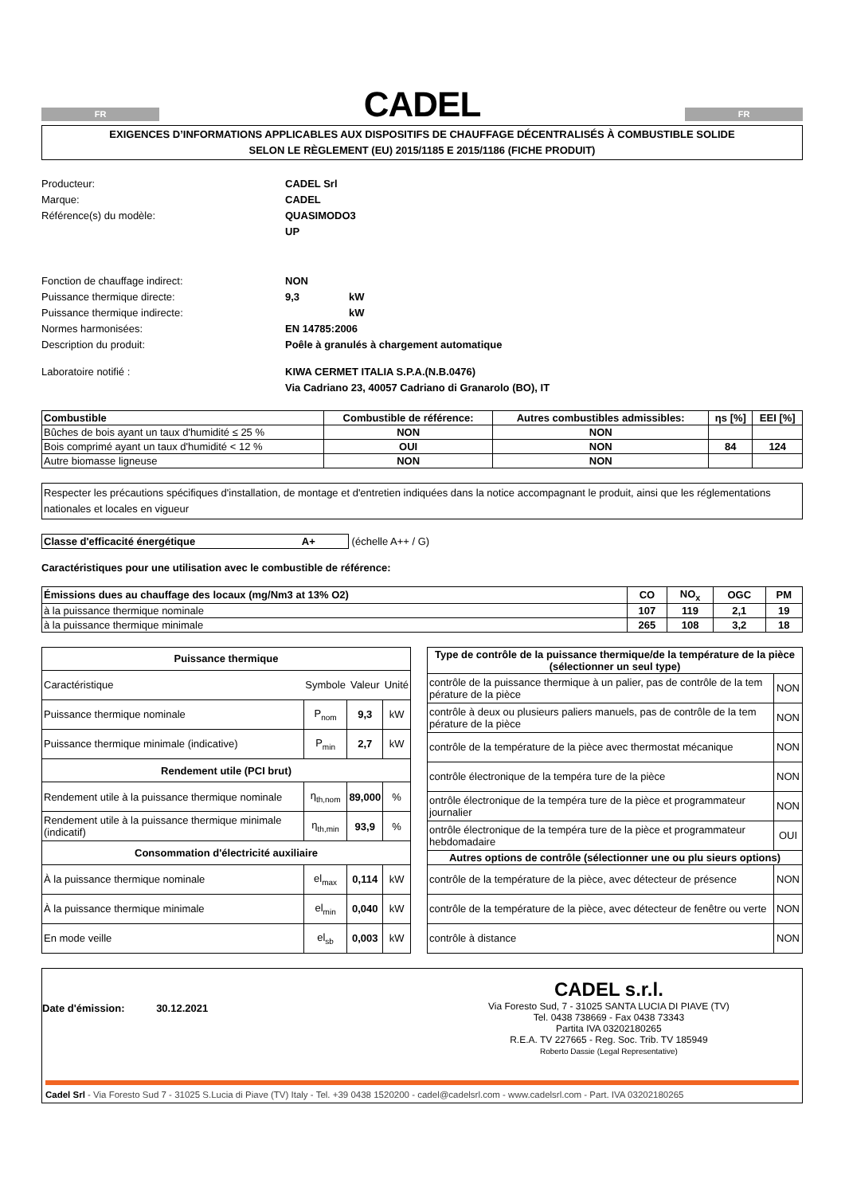FR
CADEL
FR
EXIGENCES D’INFORMATIONS APPLICABLES AUX DISPOSITIFS DE CHAUFFAGE DÉCENTRALISÉS À COMBUSTIBLE SOLIDE
SELON LE RÈGLEMENT (EU) 2015/1185 E 2015/1186 (FICHE PRODUIT)
Producteur:
CADEL Srl
Marque:
CADEL
Référence(s) du modèle:
QUASIMODO3 UP
Fonction de chauffage indirect:
NON
Puissance thermique directe:
9,3
kW
Puissance thermique indirecte:
kW
Normes harmonisées:
EN 14785:2006
Description du produit:
Poêle à granulés à chargement automatique
Laboratoire notifié :
KIWA CERMET ITALIA S.P.A.(N.B.0476)
Via Cadriano 23, 40057 Cadriano di Granarolo (BO), IT
| Combustible | Combustible de référence: | Autres combustibles admissibles: | ηs [%] | EEI [%] |
| --- | --- | --- | --- | --- |
| Bûches de bois ayant un taux d'humidité ≤ 25 % | NON | NON | | |
| Bois comprimé ayant un taux d'humidité < 12 % | OUI | NON | 84 | 124 |
| Autre biomasse ligneuse | NON | NON | | |
Respecter les précautions spécifiques d'installation, de montage et d'entretien indiquées dans la notice accompagnant le produit, ainsi que les réglementations nationales et locales en vigueur
Classe d'efficacité énergétique A+ (échelle A++ / G)
Caractéristiques pour une utilisation avec le combustible de référence:
| Émissions dues au chauffage des locaux (mg/Nm3 at 13% O2) | CO | NO<sub>x</sub> | OGC | PM |
| --- | --- | --- | --- | --- |
| à la puissance thermique nominale | 107 | 119 | 2,1 | 19 |
| à la puissance thermique minimale | 265 | 108 | 3,2 | 18 |
| Puissance thermique | | | |
| --- | --- | --- | --- |
| Caractéristique | Symbole | Valeur | Unité |
| Puissance thermique nominale | P nom | 9,3 | kW |
| Puissance thermique minimale (indicative) | P min | 2,7 | kW |
| Rendement utile (PCI brut) | | | |
| Rendement utile à la puissance thermique nominale | η th,nom | 89,000 | % |
| Rendement utile à la puissance thermique minimale (indicatif) | η th,min | 93,9 | % |
| Consommation d'électricité auxiliaire | | | |
| À la puissance thermique nominale | el max | 0,114 | kW |
| À la puissance thermique minimale | el min | 0,040 | kW |
| En mode veille | el sb | 0,003 | kW |
| Type de contrôle de la puissance thermique/de la température de la pièce (sélectionner un seul type) | |
| --- | --- |
| contrôle de la puissance thermique à un palier, pas de contrôle de la tem pérature de la pièce | NON |
| contrôle à deux ou plusieurs paliers manuels, pas de contrôle de la tem pérature de la pièce | NON |
| contrôle de la température de la pièce avec thermostat mécanique | NON |
| contrôle électronique de la tempéra ture de la pièce | NON |
| ontrôle électronique de la tempéra ture de la pièce et programmateur journalier | NON |
| ontrôle électronique de la tempéra ture de la pièce et programmateur hebdomadaire | OUI |
| Autres options de contrôle (sélectionner une ou plu sieurs options) | |
| contrôle de la température de la pièce, avec détecteur de présence | NON |
| contrôle de la température de la pièce, avec détecteur de fenêtre ou verte | NON |
| contrôle à distance | NON |
Date d'émission: 30.12.2021
CADEL s.r.l.
Via Foresto Sud, 7 - 31025 SANTA LUCIA DI PIAVE (TV)
Tel. 0438 738669 - Fax 0438 73343
Partita IVA 03202180265
R.E.A. TV 227665 - Reg. Soc. Trib. TV 185949
Roberto Dassie (Legal Representative)
Cadel Srl - Via Foresto Sud 7 - 31025 S.Lucia di Piave (TV) Italy - Tel. +39 0438 1520200 - cadel@cadelsrl.com - www.cadelsrl.com - Part. IVA 03202180265